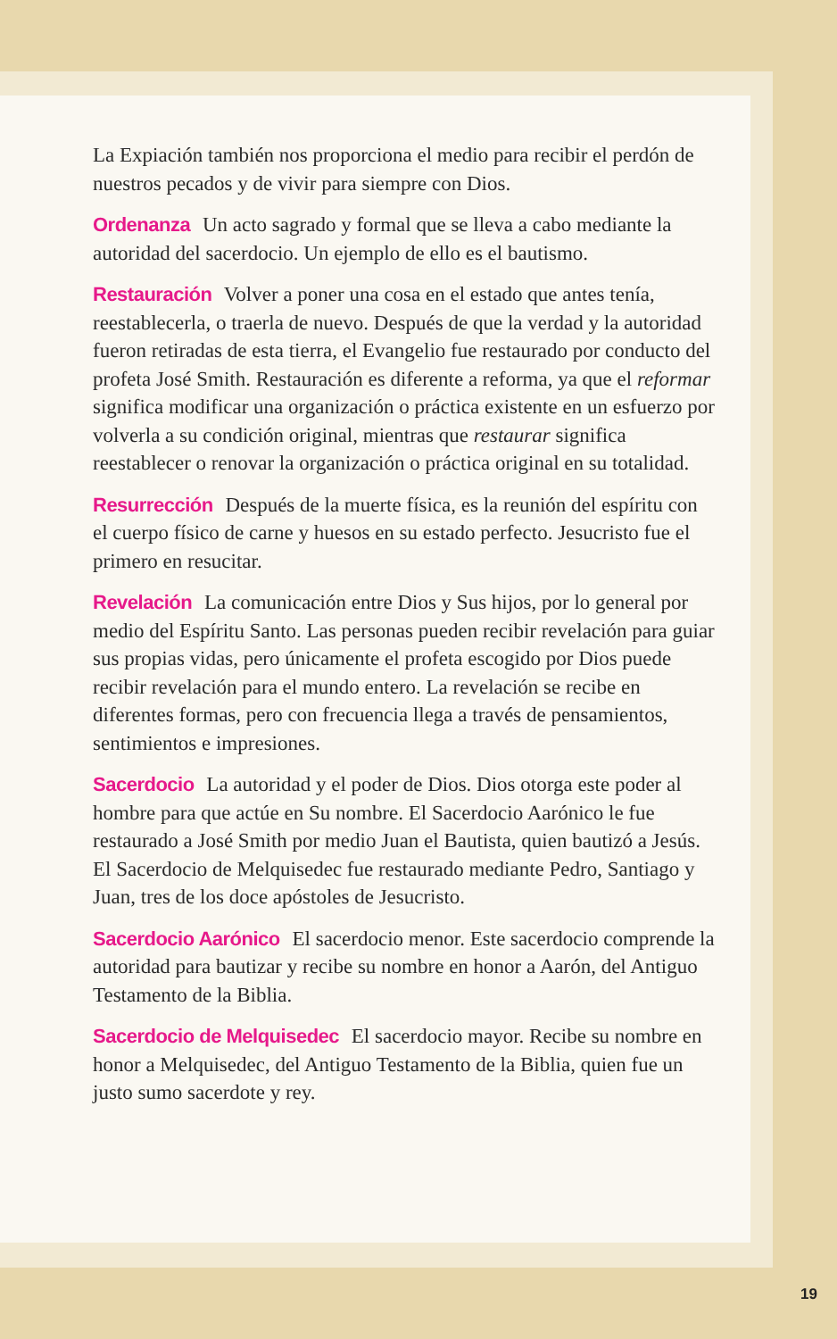La Expiación también nos proporciona el medio para recibir el perdón de nuestros pecados y de vivir para siempre con Dios.
Ordenanza Un acto sagrado y formal que se lleva a cabo mediante la autoridad del sacerdocio. Un ejemplo de ello es el bautismo.
Restauración Volver a poner una cosa en el estado que antes tenía, reestablecerla, o traerla de nuevo. Después de que la verdad y la autoridad fueron retiradas de esta tierra, el Evangelio fue restaurado por conducto del profeta José Smith. Restauración es diferente a reforma, ya que el reformar significa modificar una organización o práctica existente en un esfuerzo por volverla a su condición original, mientras que restaurar significa reestablecer o renovar la organización o práctica original en su totalidad.
Resurrección Después de la muerte física, es la reunión del espíritu con el cuerpo físico de carne y huesos en su estado perfecto. Jesucristo fue el primero en resucitar.
Revelación La comunicación entre Dios y Sus hijos, por lo general por medio del Espíritu Santo. Las personas pueden recibir revelación para guiar sus propias vidas, pero únicamente el profeta escogido por Dios puede recibir revelación para el mundo entero. La revelación se recibe en diferentes formas, pero con frecuencia llega a través de pensamientos, sentimientos e impresiones.
Sacerdocio La autoridad y el poder de Dios. Dios otorga este poder al hombre para que actúe en Su nombre. El Sacerdocio Aarónico le fue restaurado a José Smith por medio Juan el Bautista, quien bautizó a Jesús. El Sacerdocio de Melquisedec fue restaurado mediante Pedro, Santiago y Juan, tres de los doce apóstoles de Jesucristo.
Sacerdocio Aarónico El sacerdocio menor. Este sacerdocio comprende la autoridad para bautizar y recibe su nombre en honor a Aarón, del Antiguo Testamento de la Biblia.
Sacerdocio de Melquisedec El sacerdocio mayor. Recibe su nombre en honor a Melquisedec, del Antiguo Testamento de la Biblia, quien fue un justo sumo sacerdote y rey.
19